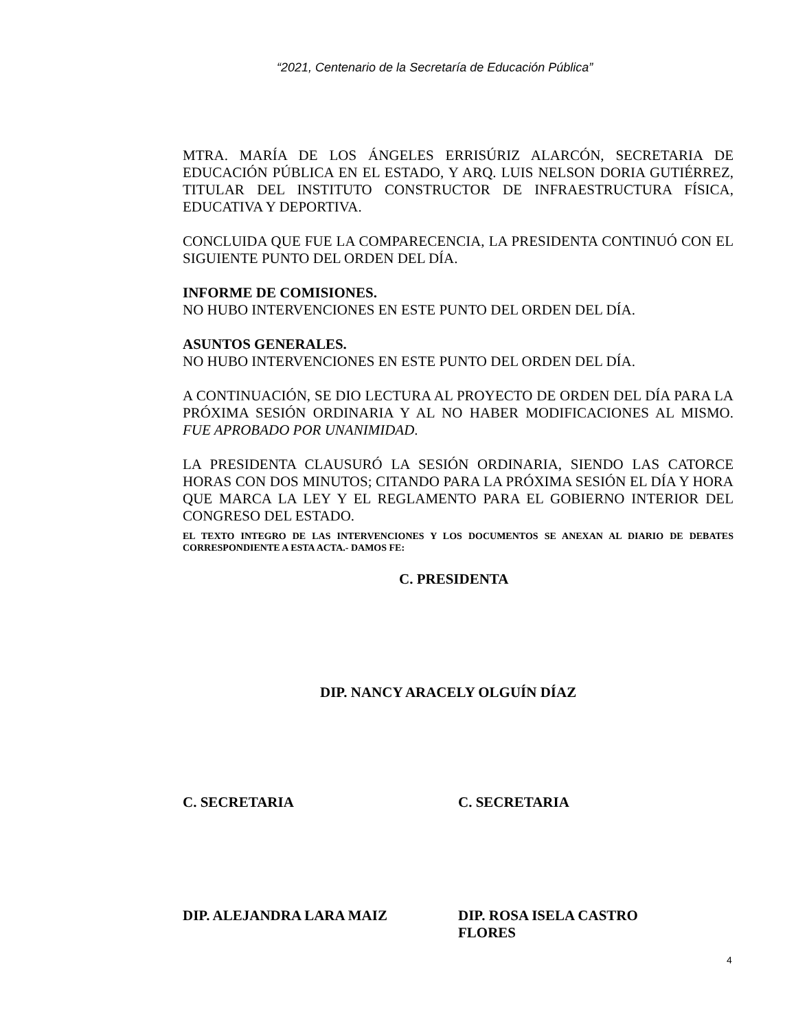“2021, Centenario de la Secretaría de Educación Pública”
MTRA. MARÍA DE LOS ÁNGELES ERRISÚRIZ ALARCÓN, SECRETARIA DE EDUCACIÓN PÚBLICA EN EL ESTADO, Y ARQ. LUIS NELSON DORIA GUTIÉRREZ, TITULAR DEL INSTITUTO CONSTRUCTOR DE INFRAESTRUCTURA FÍSICA, EDUCATIVA Y DEPORTIVA.
CONCLUIDA QUE FUE LA COMPARECENCIA, LA PRESIDENTA CONTINUÓ CON EL SIGUIENTE PUNTO DEL ORDEN DEL DÍA.
INFORME DE COMISIONES.
NO HUBO INTERVENCIONES EN ESTE PUNTO DEL ORDEN DEL DÍA.
ASUNTOS GENERALES.
NO HUBO INTERVENCIONES EN ESTE PUNTO DEL ORDEN DEL DÍA.
A CONTINUACIÓN, SE DIO LECTURA AL PROYECTO DE ORDEN DEL DÍA PARA LA PRÓXIMA SESIÓN ORDINARIA Y AL NO HABER MODIFICACIONES AL MISMO. FUE APROBADO POR UNANIMIDAD.
LA PRESIDENTA CLAUSURÓ LA SESIÓN ORDINARIA, SIENDO LAS CATORCE HORAS CON DOS MINUTOS; CITANDO PARA LA PRÓXIMA SESIÓN EL DÍA Y HORA QUE MARCA LA LEY Y EL REGLAMENTO PARA EL GOBIERNO INTERIOR DEL CONGRESO DEL ESTADO.
EL TEXTO INTEGRO DE LAS INTERVENCIONES Y LOS DOCUMENTOS SE ANEXAN AL DIARIO DE DEBATES CORRESPONDIENTE A ESTA ACTA.- DAMOS FE:
C. PRESIDENTA
DIP. NANCY ARACELY OLGUÍN DÍAZ
C. SECRETARIA C. SECRETARIA
DIP. ALEJANDRA LARA MAIZ DIP. ROSA ISELA CASTRO
FLORES
4